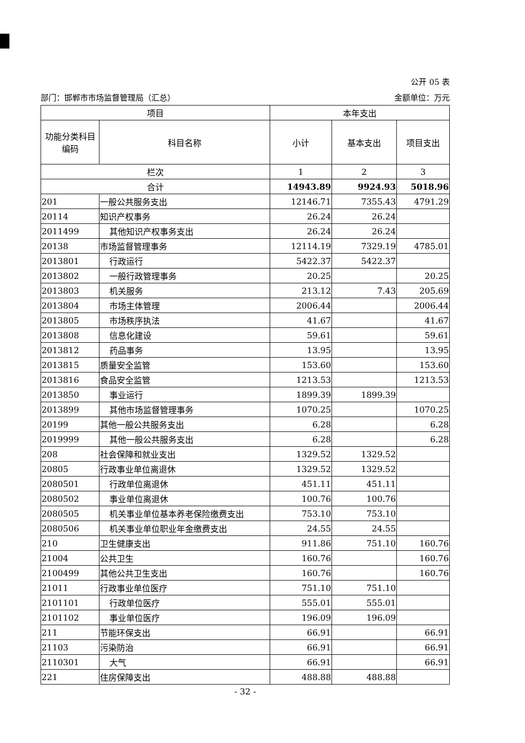公开 05 表
部门：邯郸市市场监督管理局（汇总） 金额单位：万元
| 项目 | | 本年支出 | | |
| --- | --- | --- | --- | --- |
| 功能分类科目编码 | 科目名称 | 小计 | 基本支出 | 项目支出 |
| 栏次 | | 1 | 2 | 3 |
| 合计 | | 14943.89 | 9924.93 | 5018.96 |
| 201 | 一般公共服务支出 | 12146.71 | 7355.43 | 4791.29 |
| 20114 | 知识产权事务 | 26.24 | 26.24 | |
| 2011499 | 其他知识产权事务支出 | 26.24 | 26.24 | |
| 20138 | 市场监督管理事务 | 12114.19 | 7329.19 | 4785.01 |
| 2013801 | 行政运行 | 5422.37 | 5422.37 | |
| 2013802 | 一般行政管理事务 | 20.25 | | 20.25 |
| 2013803 | 机关服务 | 213.12 | 7.43 | 205.69 |
| 2013804 | 市场主体管理 | 2006.44 | | 2006.44 |
| 2013805 | 市场秩序执法 | 41.67 | | 41.67 |
| 2013808 | 信息化建设 | 59.61 | | 59.61 |
| 2013812 | 药品事务 | 13.95 | | 13.95 |
| 2013815 | 质量安全监管 | 153.60 | | 153.60 |
| 2013816 | 食品安全监管 | 1213.53 | | 1213.53 |
| 2013850 | 事业运行 | 1899.39 | 1899.39 | |
| 2013899 | 其他市场监督管理事务 | 1070.25 | | 1070.25 |
| 20199 | 其他一般公共服务支出 | 6.28 | | 6.28 |
| 2019999 | 其他一般公共服务支出 | 6.28 | | 6.28 |
| 208 | 社会保障和就业支出 | 1329.52 | 1329.52 | |
| 20805 | 行政事业单位离退休 | 1329.52 | 1329.52 | |
| 2080501 | 行政单位离退休 | 451.11 | 451.11 | |
| 2080502 | 事业单位离退休 | 100.76 | 100.76 | |
| 2080505 | 机关事业单位基本养老保险缴费支出 | 753.10 | 753.10 | |
| 2080506 | 机关事业单位职业年金缴费支出 | 24.55 | 24.55 | |
| 210 | 卫生健康支出 | 911.86 | 751.10 | 160.76 |
| 21004 | 公共卫生 | 160.76 | | 160.76 |
| 2100499 | 其他公共卫生支出 | 160.76 | | 160.76 |
| 21011 | 行政事业单位医疗 | 751.10 | 751.10 | |
| 2101101 | 行政单位医疗 | 555.01 | 555.01 | |
| 2101102 | 事业单位医疗 | 196.09 | 196.09 | |
| 211 | 节能环保支出 | 66.91 | | 66.91 |
| 21103 | 污染防治 | 66.91 | | 66.91 |
| 2110301 | 大气 | 66.91 | | 66.91 |
| 221 | 住房保障支出 | 488.88 | 488.88 | |
- 32 -